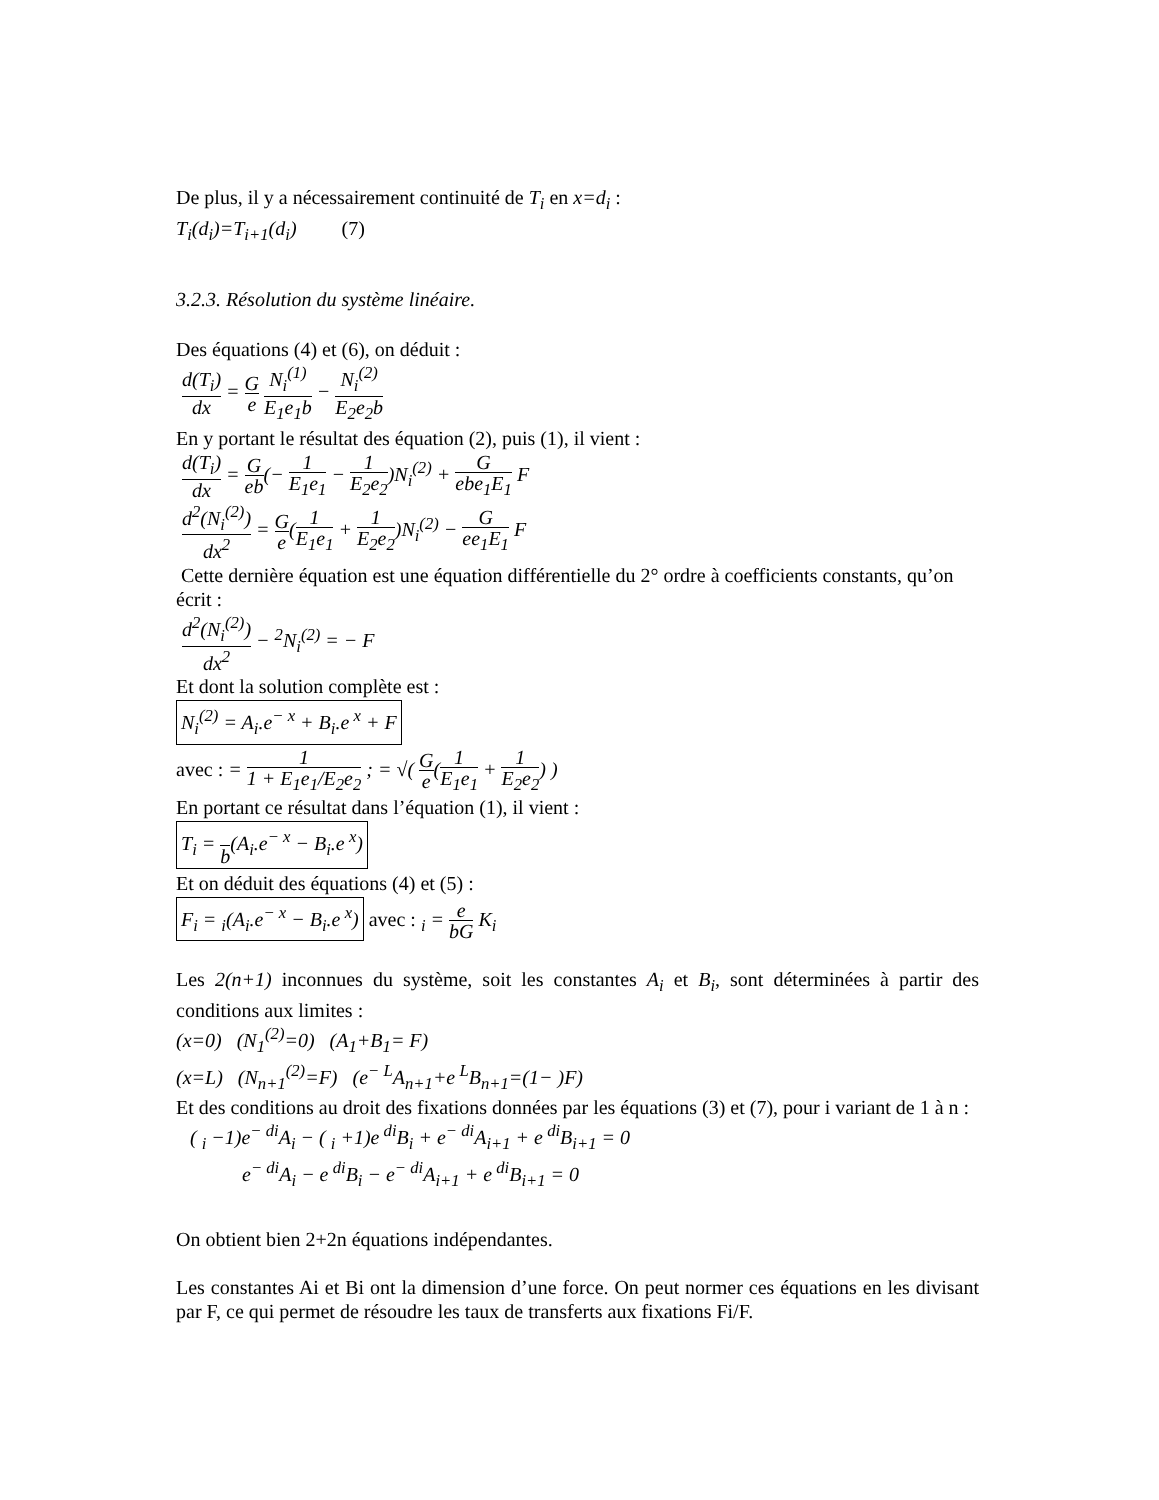De plus, il y a nécessairement continuité de T<sub>i</sub> en x=d<sub>i</sub> :
T<sub>i</sub>(d<sub>i</sub>)=T<sub>i+1</sub>(d<sub>i</sub>) (7)
3.2.3. Résolution du système linéaire.
Des équations (4) et (6), on déduit :
d(T<sub>i</sub>) dx = G e N<sub>i</sub><sup>(1)</sup> E<sub>1</sub>e<sub>1</sub>b − N<sub>i</sub><sup>(2)</sup> E<sub>2</sub>e<sub>2</sub>b
En y portant le résultat des équation (2), puis (1), il vient :
d(T<sub>i</sub>) dx = G eb(− 1 E<sub>1</sub>e<sub>1</sub> − 1 E<sub>2</sub>e<sub>2</sub>)N<sub>i</sub><sup>(2)</sup> + G ebe<sub>1</sub>E<sub>1</sub> F
d<sup>2</sup>(N<sub>i</sub><sup>(2)</sup>) dx<sup>2</sup> = G e(1 E<sub>1</sub>e<sub>1</sub> + 1 E<sub>2</sub>e<sub>2</sub>)N<sub>i</sub><sup>(2)</sup> − G ee<sub>1</sub>E<sub>1</sub> F
Cette dernière équation est une équation différentielle du 2° ordre à coefficients constants, qu’on écrit :
d<sup>2</sup>(N<sub>i</sub><sup>(2)</sup>) dx<sup>2</sup> − <sup>2</sup>N<sub>i</sub><sup>(2)</sup> = − F
Et dont la solution complète est :
N<sub>i</sub><sup>(2)</sup> = A<sub>i</sub>.e<sup>− x</sup> + B<sub>i</sub>.e<sup>x</sup> + F
avec : = 1 1 + E<sub>1</sub>e<sub>1</sub>/E<sub>2</sub>e<sub>2</sub> ; = √( G e(1 E<sub>1</sub>e<sub>1</sub> + 1 E<sub>2</sub>e<sub>2</sub>) )
En portant ce résultat dans l’équation (1), il vient :
T<sub>i</sub> = b(A<sub>i</sub>.e<sup>− x</sup> − B<sub>i</sub>.e<sup>x</sup>)
Et on déduit des équations (4) et (5) :
F<sub>i</sub> = <sub>i</sub>(A<sub>i</sub>.e<sup>− x</sup> − B<sub>i</sub>.e<sup>x</sup>) avec : <sub>i</sub> = e bG K<sub>i</sub>
Les 2(n+1) inconnues du système, soit les constantes A<sub>i</sub> et B<sub>i</sub>, sont déterminées à partir des conditions aux limites :
(x=0) (N<sub>1</sub><sup>(2)</sup>=0) (A<sub>1</sub>+B<sub>1</sub>= F)
(x=L) (N<sub>n+1</sub><sup>(2)</sup>=F) (e<sup>− L</sup>A<sub>n+1</sub>+e<sup>L</sup>B<sub>n+1</sub>=(1− )F)
Et des conditions au droit des fixations données par les équations (3) et (7), pour i variant de 1 à n :
( <sub>i</sub> −1)e<sup>− di</sup>A<sub>i</sub> − ( <sub>i</sub> +1)e<sup>di</sup>B<sub>i</sub> + e<sup>− di</sup>A<sub>i+1</sub> + e<sup>di</sup>B<sub>i+1</sub> = 0
e<sup>− di</sup>A<sub>i</sub> − e<sup>di</sup>B<sub>i</sub> − e<sup>− di</sup>A<sub>i+1</sub> + e<sup>di</sup>B<sub>i+1</sub> = 0
On obtient bien 2+2n équations indépendantes.
Les constantes Ai et Bi ont la dimension d’une force. On peut normer ces équations en les divisant par F, ce qui permet de résoudre les taux de transferts aux fixations Fi/F.